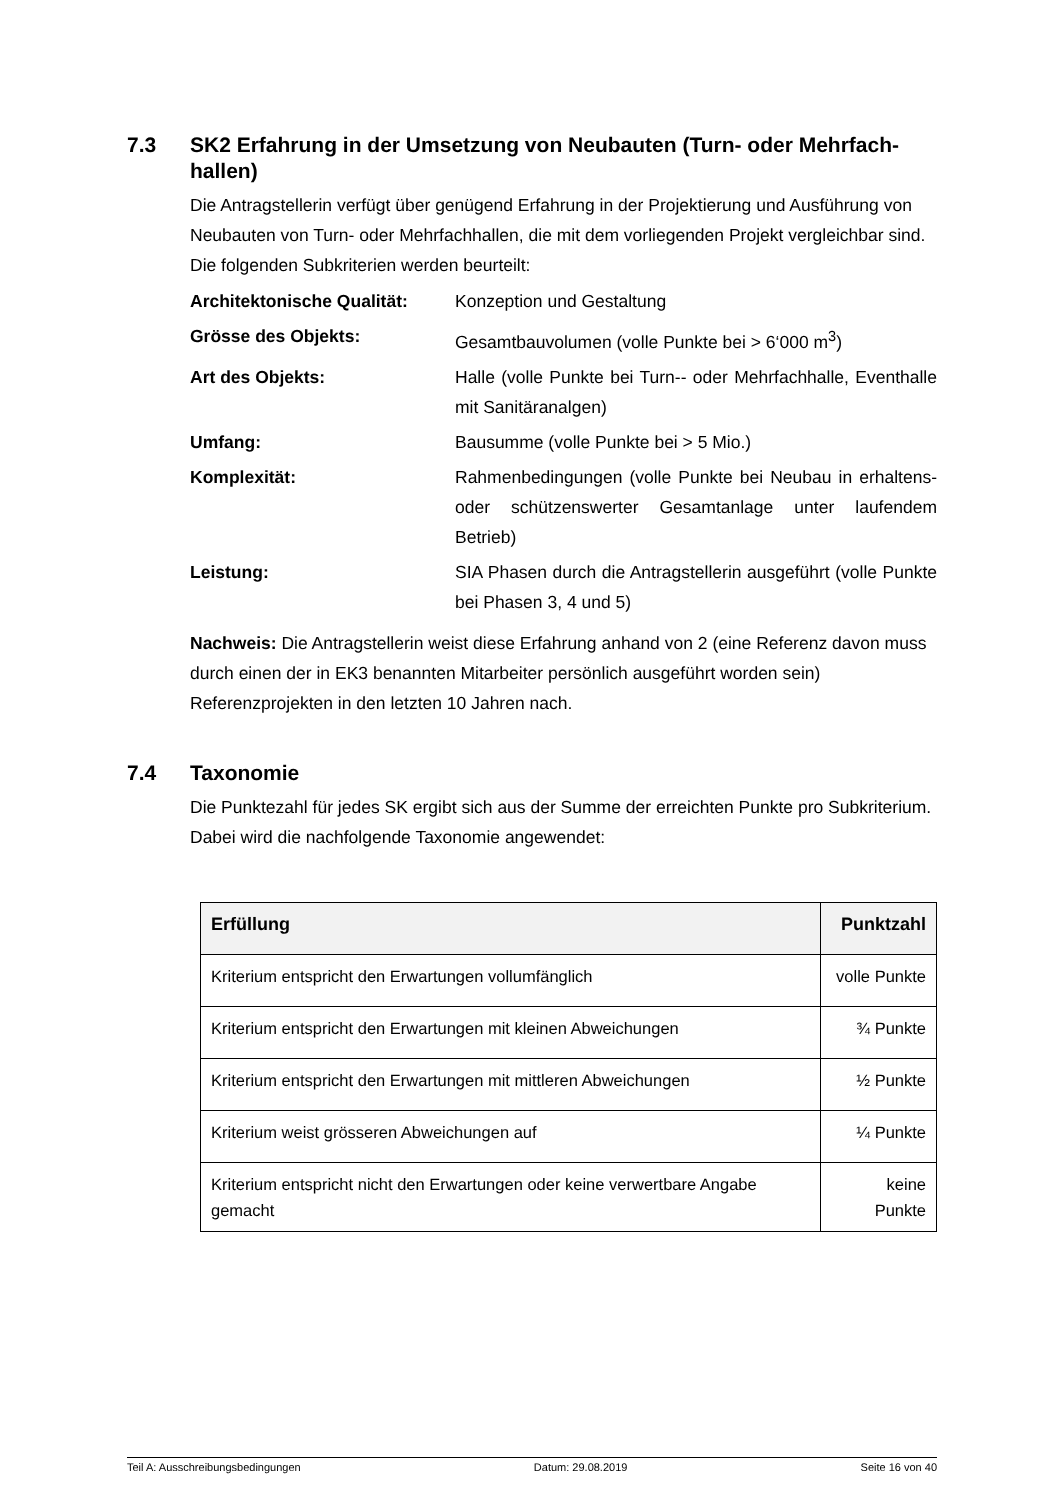7.3 SK2 Erfahrung in der Umsetzung von Neubauten (Turn- oder Mehrfach-hallen)
Die Antragstellerin verfügt über genügend Erfahrung in der Projektierung und Ausführung von Neubauten von Turn- oder Mehrfachhallen, die mit dem vorliegenden Projekt vergleichbar sind. Die folgenden Subkriterien werden beurteilt:
Architektonische Qualität:
Konzeption und Gestaltung
Grösse des Objekts:
Gesamtbauvolumen (volle Punkte bei > 6‘000 m<sup>3</sup>)
Art des Objekts:
Halle (volle Punkte bei Turn-- oder Mehrfachhalle, Eventhalle mit Sanitäranalgen)
Umfang:
Bausumme (volle Punkte bei > 5 Mio.)
Komplexität:
Rahmenbedingungen (volle Punkte bei Neubau in erhaltens- oder schützenswerter Gesamtanlage unter laufendem Betrieb)
Leistung:
SIA Phasen durch die Antragstellerin ausgeführt (volle Punkte bei Phasen 3, 4 und 5)
Nachweis: Die Antragstellerin weist diese Erfahrung anhand von 2 (eine Referenz davon muss durch einen der in EK3 benannten Mitarbeiter persönlich ausgeführt worden sein) Referenzprojekten in den letzten 10 Jahren nach.
7.4 Taxonomie
Die Punktezahl für jedes SK ergibt sich aus der Summe der erreichten Punkte pro Subkriterium. Dabei wird die nachfolgende Taxonomie angewendet:
| Erfüllung | Punktzahl |
| --- | --- |
| Kriterium entspricht den Erwartungen vollumfänglich | volle Punkte |
| Kriterium entspricht den Erwartungen mit kleinen Abweichungen | ¾ Punkte |
| Kriterium entspricht den Erwartungen mit mittleren Abweichungen | ½ Punkte |
| Kriterium weist grösseren Abweichungen auf | ¼ Punkte |
| Kriterium entspricht nicht den Erwartungen oder keine verwertbare Angabe gemacht | keine Punkte |
Teil A: Ausschreibungsbedingungen Datum: 29.08.2019 Seite 16 von 40